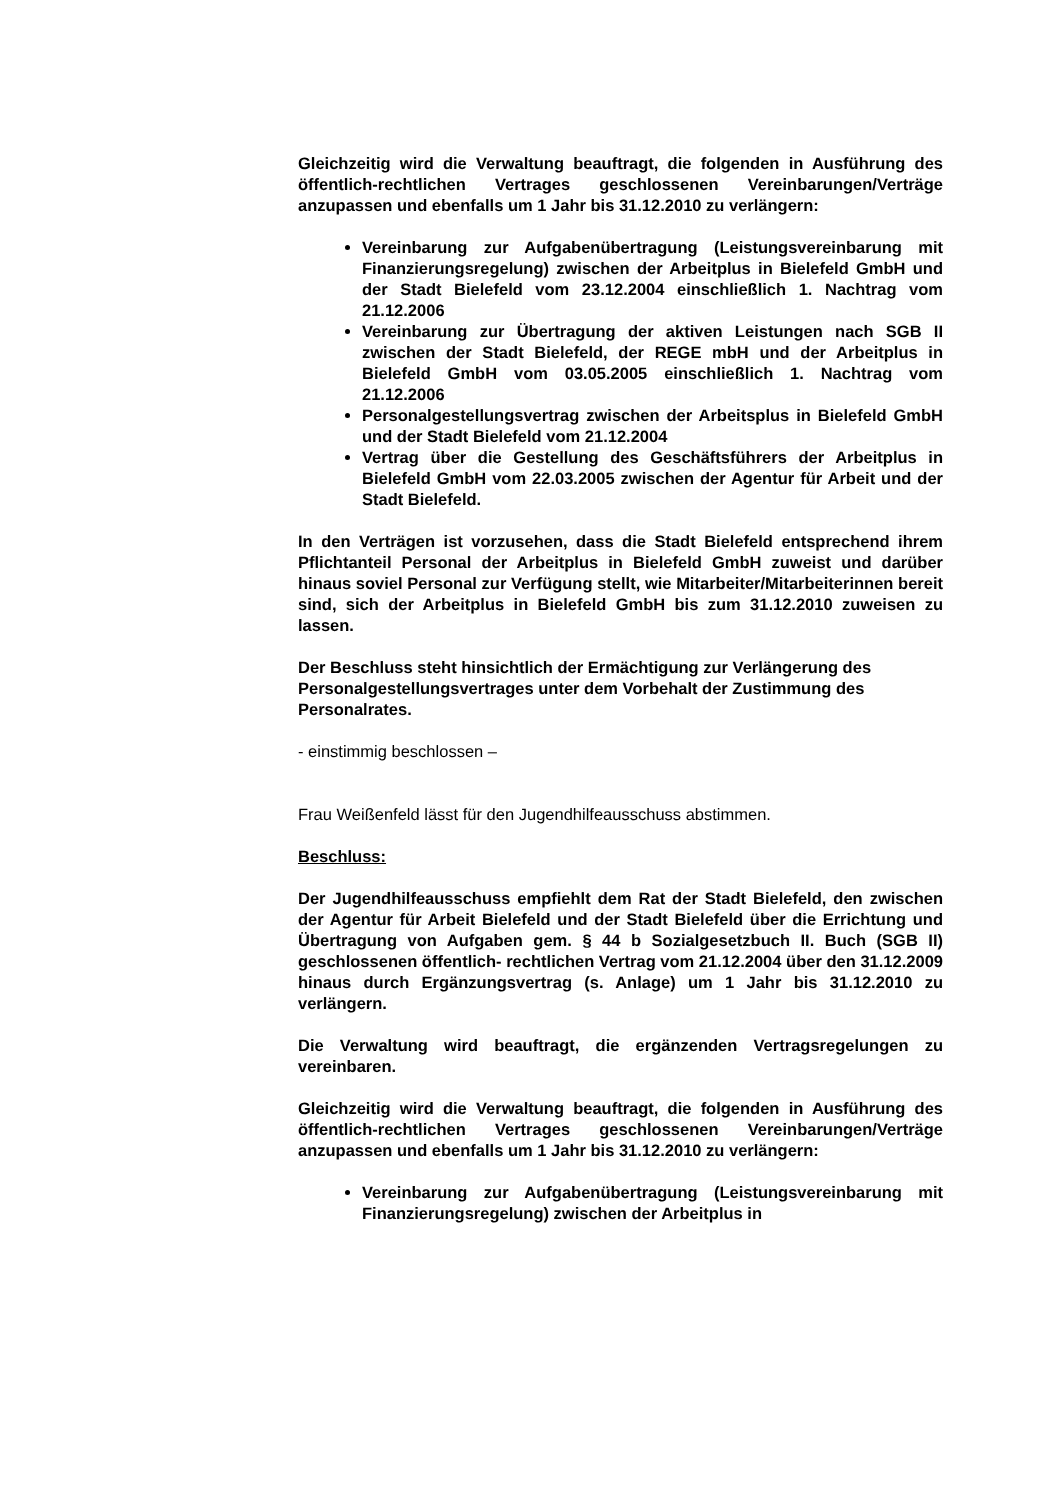Gleichzeitig wird die Verwaltung beauftragt, die folgenden in Ausführung des öffentlich-rechtlichen Vertrages geschlossenen Vereinbarungen/Verträge anzupassen und ebenfalls um 1 Jahr bis 31.12.2010 zu verlängern:
Vereinbarung zur Aufgabenübertragung (Leistungsvereinbarung mit Finanzierungsregelung) zwischen der Arbeitplus in Bielefeld GmbH und der Stadt Bielefeld vom 23.12.2004 einschließlich 1. Nachtrag vom 21.12.2006
Vereinbarung zur Übertragung der aktiven Leistungen nach SGB II zwischen der Stadt Bielefeld, der REGE mbH und der Arbeitplus in Bielefeld GmbH vom 03.05.2005 einschließlich 1. Nachtrag vom 21.12.2006
Personalgestellungsvertrag zwischen der Arbeitsplus in Bielefeld GmbH und der Stadt Bielefeld vom 21.12.2004
Vertrag über die Gestellung des Geschäftsführers der Arbeitplus in Bielefeld GmbH vom 22.03.2005 zwischen der Agentur für Arbeit und der Stadt Bielefeld.
In den Verträgen ist vorzusehen, dass die Stadt Bielefeld entsprechend ihrem Pflichtanteil Personal der Arbeitplus in Bielefeld GmbH zuweist und darüber hinaus soviel Personal zur Verfügung stellt, wie Mitarbeiter/Mitarbeiterinnen bereit sind, sich der Arbeitplus in Bielefeld GmbH bis zum 31.12.2010 zuweisen zu lassen.
Der Beschluss steht hinsichtlich der Ermächtigung zur Verlängerung des Personalgestellungsvertrages unter dem Vorbehalt der Zustimmung des Personalrates.
- einstimmig beschlossen –
Frau Weißenfeld lässt für den Jugendhilfeausschuss abstimmen.
Beschluss:
Der Jugendhilfeausschuss empfiehlt dem Rat der Stadt Bielefeld, den zwischen der Agentur für Arbeit Bielefeld und der Stadt Bielefeld über die Errichtung und Übertragung von Aufgaben gem. § 44 b Sozialgesetzbuch II. Buch (SGB II) geschlossenen öffentlich- rechtlichen Vertrag vom 21.12.2004 über den 31.12.2009 hinaus durch Ergänzungsvertrag (s. Anlage) um 1 Jahr bis 31.12.2010 zu verlängern.
Die Verwaltung wird beauftragt, die ergänzenden Vertragsregelungen zu vereinbaren.
Gleichzeitig wird die Verwaltung beauftragt, die folgenden in Ausführung des öffentlich-rechtlichen Vertrages geschlossenen Vereinbarungen/Verträge anzupassen und ebenfalls um 1 Jahr bis 31.12.2010 zu verlängern:
Vereinbarung zur Aufgabenübertragung (Leistungsvereinbarung mit Finanzierungsregelung) zwischen der Arbeitplus in